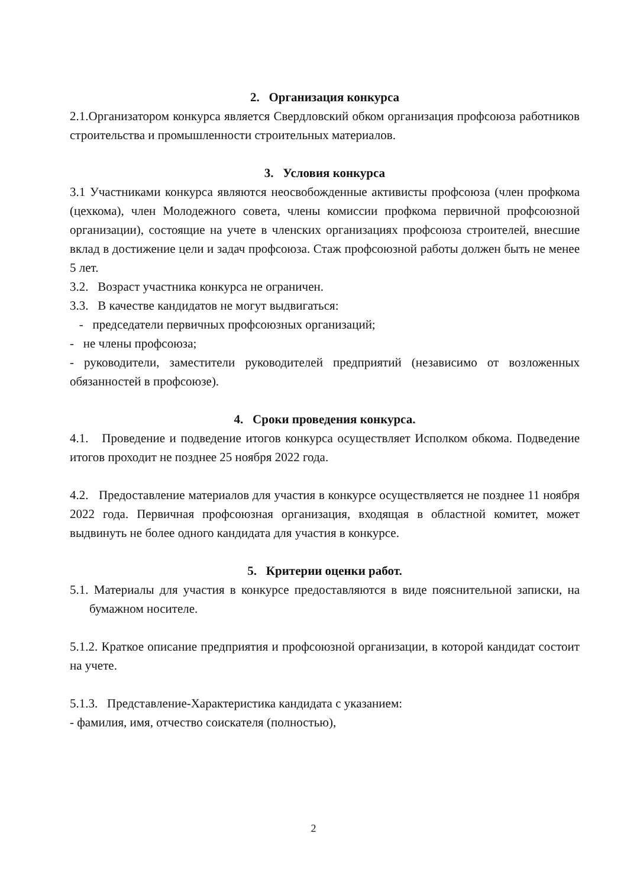2. Организация конкурса
2.1.Организатором конкурса является Свердловский обком организация профсоюза работников строительства и промышленности строительных материалов.
3. Условия конкурса
3.1 Участниками конкурса являются неосвобожденные активисты профсоюза (член профкома (цехкома), член Молодежного совета, члены комиссии профкома первичной профсоюзной организации), состоящие на учете в членских организациях профсоюза строителей, внесшие вклад в достижение цели и задач профсоюза. Стаж профсоюзной работы должен быть не менее 5 лет.
3.2. Возраст участника конкурса не ограничен.
3.3. В качестве кандидатов не могут выдвигаться:
- председатели первичных профсоюзных организаций;
- не члены профсоюза;
- руководители, заместители руководителей предприятий (независимо от возложенных обязанностей в профсоюзе).
4. Сроки проведения конкурса.
4.1. Проведение и подведение итогов конкурса осуществляет Исполком обкома. Подведение итогов проходит не позднее 25 ноября 2022 года.
4.2. Предоставление материалов для участия в конкурсе осуществляется не позднее 11 ноября 2022 года. Первичная профсоюзная организация, входящая в областной комитет, может выдвинуть не более одного кандидата для участия в конкурсе.
5. Критерии оценки работ.
5.1. Материалы для участия в конкурсе предоставляются в виде пояснительной записки, на бумажном носителе.
5.1.2. Краткое описание предприятия и профсоюзной организации, в которой кандидат состоит на учете.
5.1.3. Представление-Характеристика кандидата с указанием:
- фамилия, имя, отчество соискателя (полностью),
2